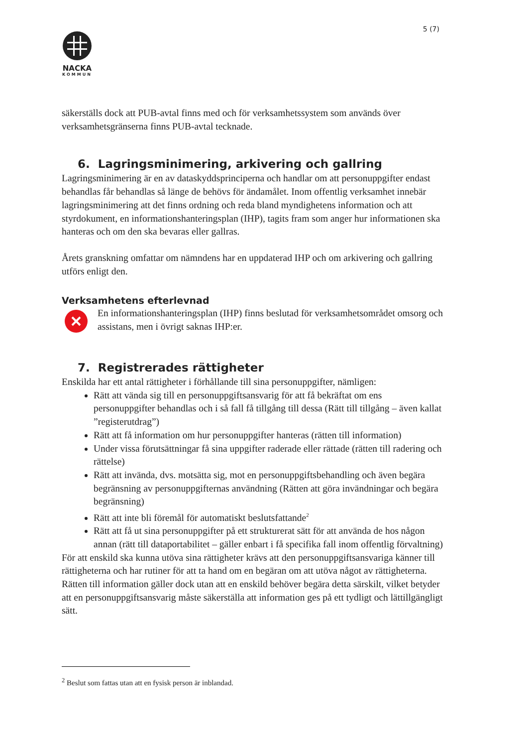5 (7)
NACKA
KOMMUN
säkerställs dock att PUB-avtal finns med och för verksamhetssystem som används över verksamhetsgränserna finns PUB-avtal tecknade.
6. Lagringsminimering, arkivering och gallring
Lagringsminimering är en av dataskyddsprinciperna och handlar om att personuppgifter endast behandlas får behandlas så länge de behövs för ändamålet. Inom offentlig verksamhet innebär lagringsminimering att det finns ordning och reda bland myndighetens information och att styrdokument, en informationshanteringsplan (IHP), tagits fram som anger hur informationen ska hanteras och om den ska bevaras eller gallras.
Årets granskning omfattar om nämndens har en uppdaterad IHP och om arkivering och gallring utförs enligt den.
Verksamhetens efterlevnad
En informationshanteringsplan (IHP) finns beslutad för verksamhetsområdet omsorg och assistans, men i övrigt saknas IHP:er.
7. Registrerades rättigheter
Enskilda har ett antal rättigheter i förhållande till sina personuppgifter, nämligen:
Rätt att vända sig till en personuppgiftsansvarig för att få bekräftat om ens personuppgifter behandlas och i så fall få tillgång till dessa (Rätt till tillgång – även kallat ”registerutdrag”)
Rätt att få information om hur personuppgifter hanteras (rätten till information)
Under vissa förutsättningar få sina uppgifter raderade eller rättade (rätten till radering och rättelse)
Rätt att invända, dvs. motsätta sig, mot en personuppgiftsbehandling och även begära begränsning av personuppgifternas användning (Rätten att göra invändningar och begära begränsning)
Rätt att inte bli föremål för automatiskt beslutsfattande<sup>2</sup>
Rätt att få ut sina personuppgifter på ett strukturerat sätt för att använda de hos någon annan (rätt till dataportabilitet – gäller enbart i få specifika fall inom offentlig förvaltning)
För att enskild ska kunna utöva sina rättigheter krävs att den personuppgiftsansvariga känner till rättigheterna och har rutiner för att ta hand om en begäran om att utöva något av rättigheterna. Rätten till information gäller dock utan att en enskild behöver begära detta särskilt, vilket betyder att en personuppgiftsansvarig måste säkerställa att information ges på ett tydligt och lättillgängligt sätt.
<sup>2</sup> Beslut som fattas utan att en fysisk person är inblandad.